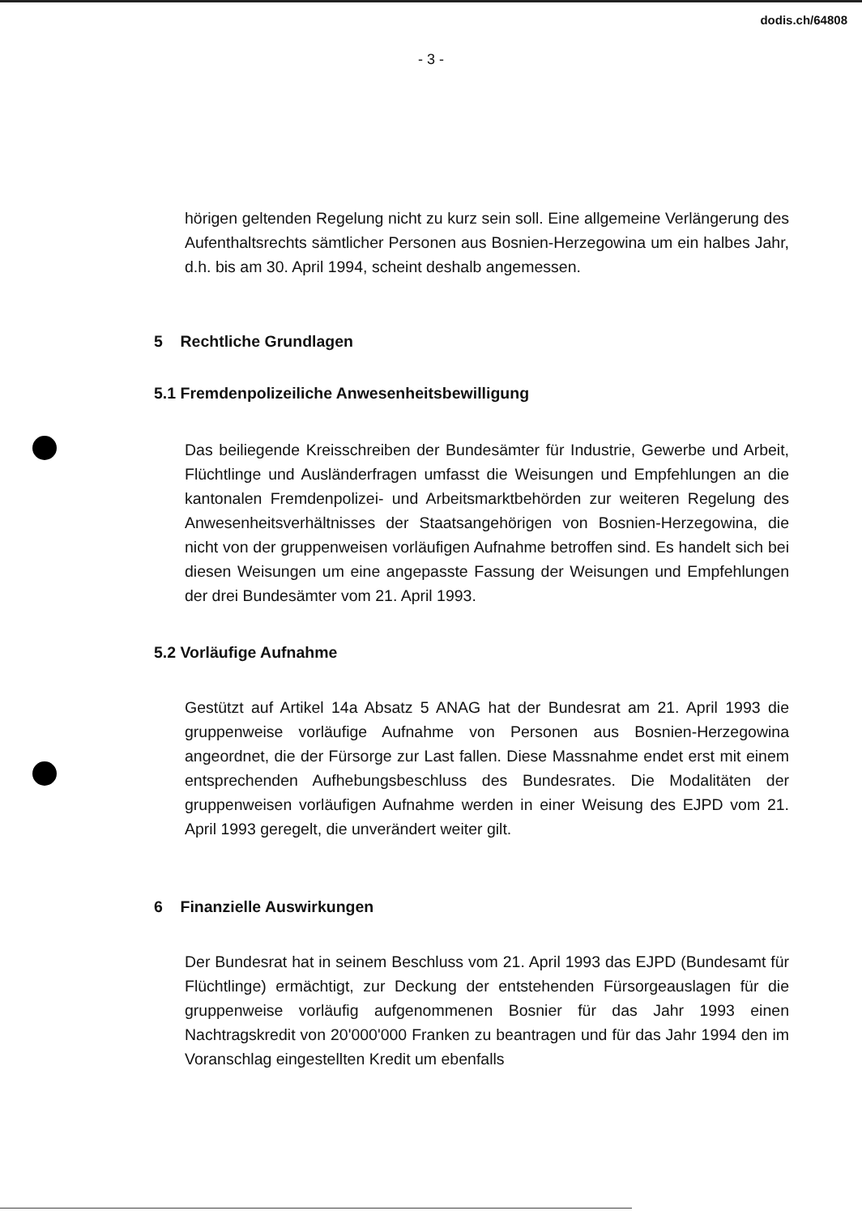dodis.ch/64808
- 3 -
hörigen geltenden Regelung nicht zu kurz sein soll. Eine allgemeine Verlängerung des Aufenthaltsrechts sämtlicher Personen aus Bosnien-Herzegowina um ein halbes Jahr, d.h. bis am 30. April 1994, scheint deshalb angemessen.
5 Rechtliche Grundlagen
5.1 Fremdenpolizeiliche Anwesenheitsbewilligung
Das beiliegende Kreisschreiben der Bundesämter für Industrie, Gewerbe und Arbeit, Flüchtlinge und Ausländerfragen umfasst die Weisungen und Empfehlungen an die kantonalen Fremdenpolizei- und Arbeitsmarktbehörden zur weiteren Regelung des Anwesenheitsverhältnisses der Staatsangehörigen von Bosnien-Herzegowina, die nicht von der gruppenweisen vorläufigen Aufnahme betroffen sind. Es handelt sich bei diesen Weisungen um eine angepasste Fassung der Weisungen und Empfehlungen der drei Bundesämter vom 21. April 1993.
5.2 Vorläufige Aufnahme
Gestützt auf Artikel 14a Absatz 5 ANAG hat der Bundesrat am 21. April 1993 die gruppenweise vorläufige Aufnahme von Personen aus Bosnien-Herzegowina angeordnet, die der Fürsorge zur Last fallen. Diese Massnahme endet erst mit einem entsprechenden Aufhebungsbeschluss des Bundesrates. Die Modalitäten der gruppenweisen vorläufigen Aufnahme werden in einer Weisung des EJPD vom 21. April 1993 geregelt, die unverändert weiter gilt.
6 Finanzielle Auswirkungen
Der Bundesrat hat in seinem Beschluss vom 21. April 1993 das EJPD (Bundesamt für Flüchtlinge) ermächtigt, zur Deckung der entstehenden Fürsorgeauslagen für die gruppenweise vorläufig aufgenommenen Bosnier für das Jahr 1993 einen Nachtragskredit von 20'000'000 Franken zu beantragen und für das Jahr 1994 den im Voranschlag eingestellten Kredit um ebenfalls